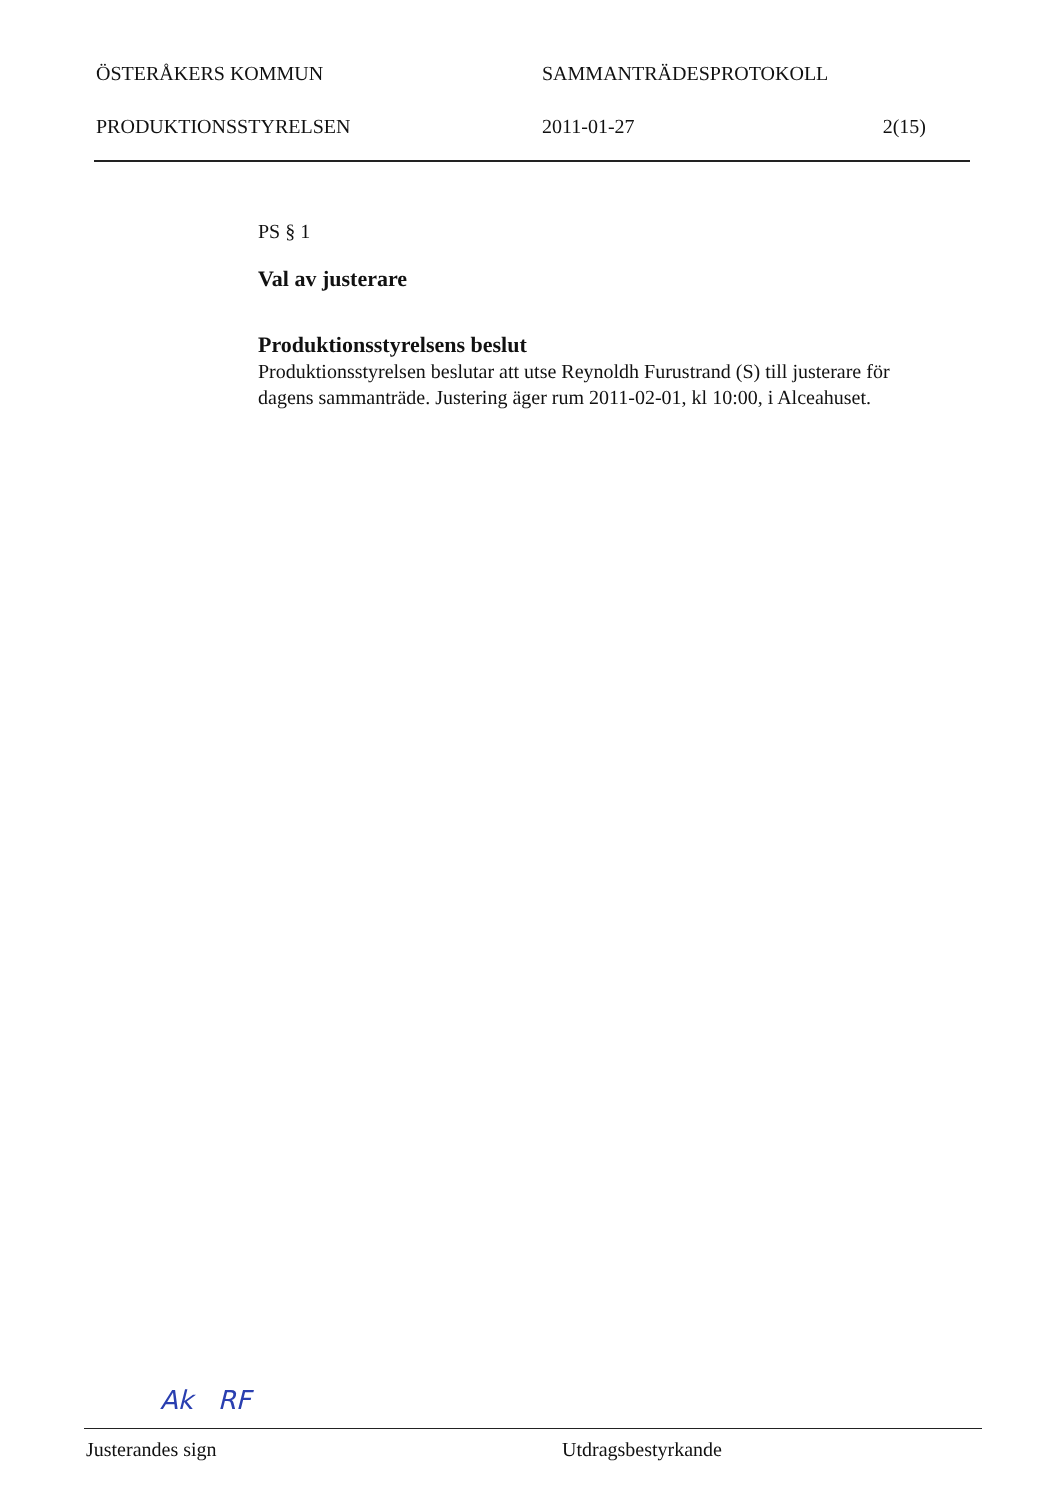ÖSTERÅKERS KOMMUN SAMMANTRÄDESPROTOKOLL
PRODUKTIONSSTYRELSEN 2011-01-27 2(15)
PS § 1
Val av justerare
Produktionsstyrelsens beslut
Produktionsstyrelsen beslutar att utse Reynoldh Furustrand (S) till justerare för dagens sammanträde. Justering äger rum 2011-02-01, kl 10:00, i Alceahuset.
Ak RF
Justerandes sign Utdragsbestyrkande